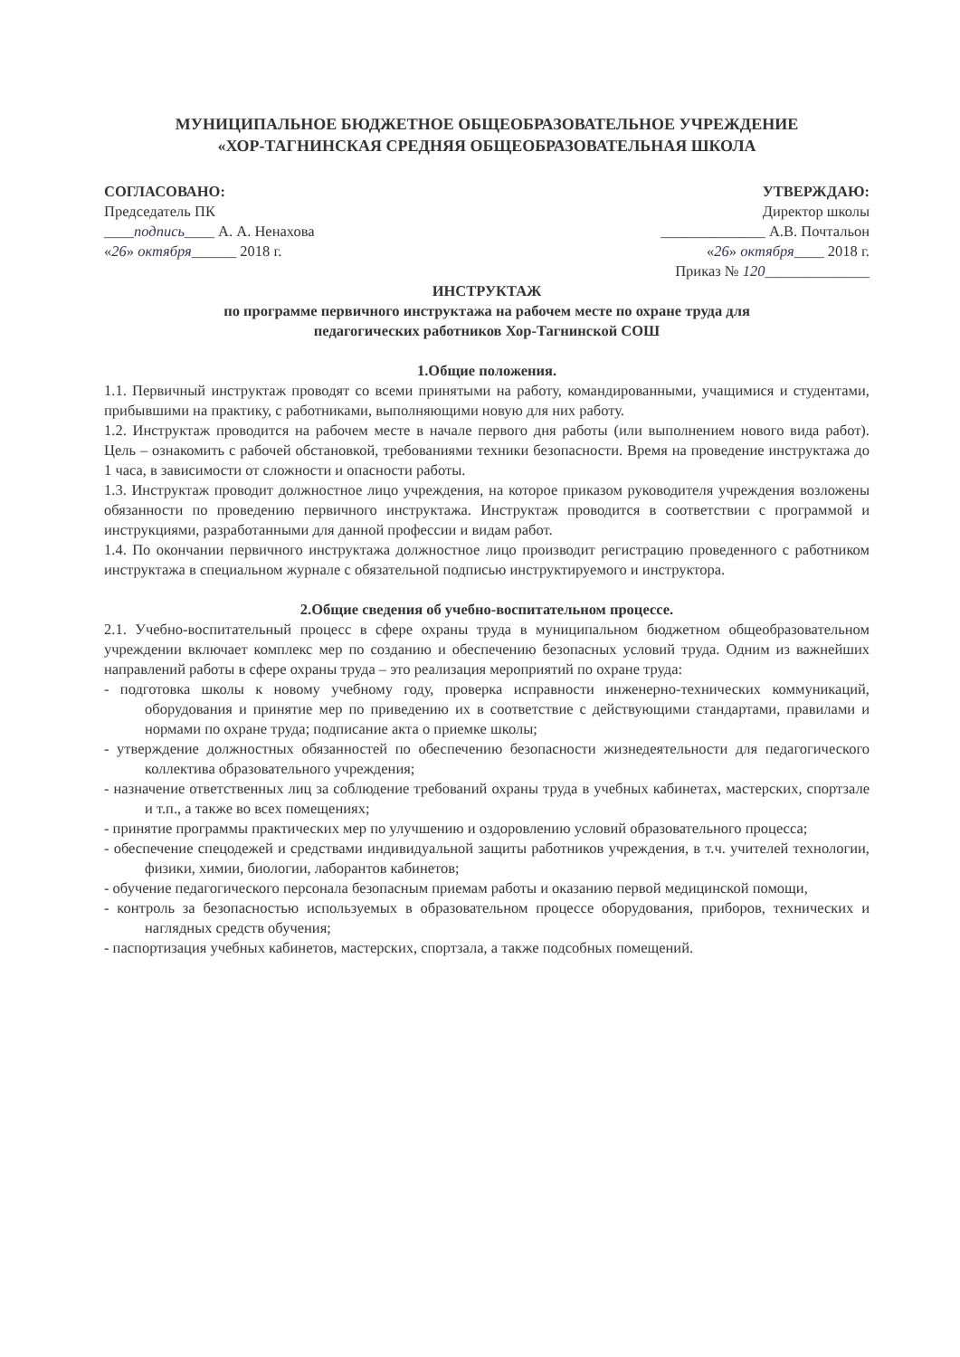МУНИЦИПАЛЬНОЕ БЮДЖЕТНОЕ ОБЩЕОБРАЗОВАТЕЛЬНОЕ УЧРЕЖДЕНИЕ
«ХОР-ТАГНИНСКАЯ СРЕДНЯЯ ОБЩЕОБРАЗОВАТЕЛЬНАЯ ШКОЛА
СОГЛАСОВАНО:
Председатель ПК
____подпись____ А. А. Ненахова
«26» октября______ 2018 г.
УТВЕРЖДАЮ:
Директор школы
______________ А.В. Почтальон
«26» октября____ 2018 г.
Приказ № 120______________
ИНСТРУКТАЖ
по программе первичного инструктажа на рабочем месте по охране труда для
педагогических работников Хор-Тагнинской СОШ
1.Общие положения.
1.1. Первичный инструктаж проводят со всеми принятыми на работу, командированными, учащимися и студентами, прибывшими на практику, с работниками, выполняющими новую для них работу.
1.2. Инструктаж проводится на рабочем месте в начале первого дня работы (или выполнением нового вида работ). Цель – ознакомить с рабочей обстановкой, требованиями техники безопасности. Время на проведение инструктажа до 1 часа, в зависимости от сложности и опасности работы.
1.3. Инструктаж проводит должностное лицо учреждения, на которое приказом руководителя учреждения возложены обязанности по проведению первичного инструктажа. Инструктаж проводится в соответствии с программой и инструкциями, разработанными для данной профессии и видам работ.
1.4. По окончании первичного инструктажа должностное лицо производит регистрацию проведенного с работником инструктажа в специальном журнале с обязательной подписью инструктируемого и инструктора.
2.Общие сведения об учебно-воспитательном процессе.
2.1. Учебно-воспитательный процесс в сфере охраны труда в муниципальном бюджетном общеобразовательном учреждении включает комплекс мер по созданию и обеспечению безопасных условий труда. Одним из важнейших направлений работы в сфере охраны труда – это реализация мероприятий по охране труда:
- подготовка школы к новому учебному году, проверка исправности инженерно-технических коммуникаций, оборудования и принятие мер по приведению их в соответствие с действующими стандартами, правилами и нормами по охране труда; подписание акта о приемке школы;
- утверждение должностных обязанностей по обеспечению безопасности жизнедеятельности для педагогического коллектива образовательного учреждения;
- назначение ответственных лиц за соблюдение требований охраны труда в учебных кабинетах, мастерских, спортзале и т.п., а также во всех помещениях;
- принятие программы практических мер по улучшению и оздоровлению условий образовательного процесса;
- обеспечение спецодежей и средствами индивидуальной защиты работников учреждения, в т.ч. учителей технологии, физики, химии, биологии, лаборантов кабинетов;
- обучение педагогического персонала безопасным приемам работы и оказанию первой медицинской помощи,
- контроль за безопасностью используемых в образовательном процессе оборудования, приборов, технических и наглядных средств обучения;
- паспортизация учебных кабинетов, мастерских, спортзала, а также подсобных помещений.